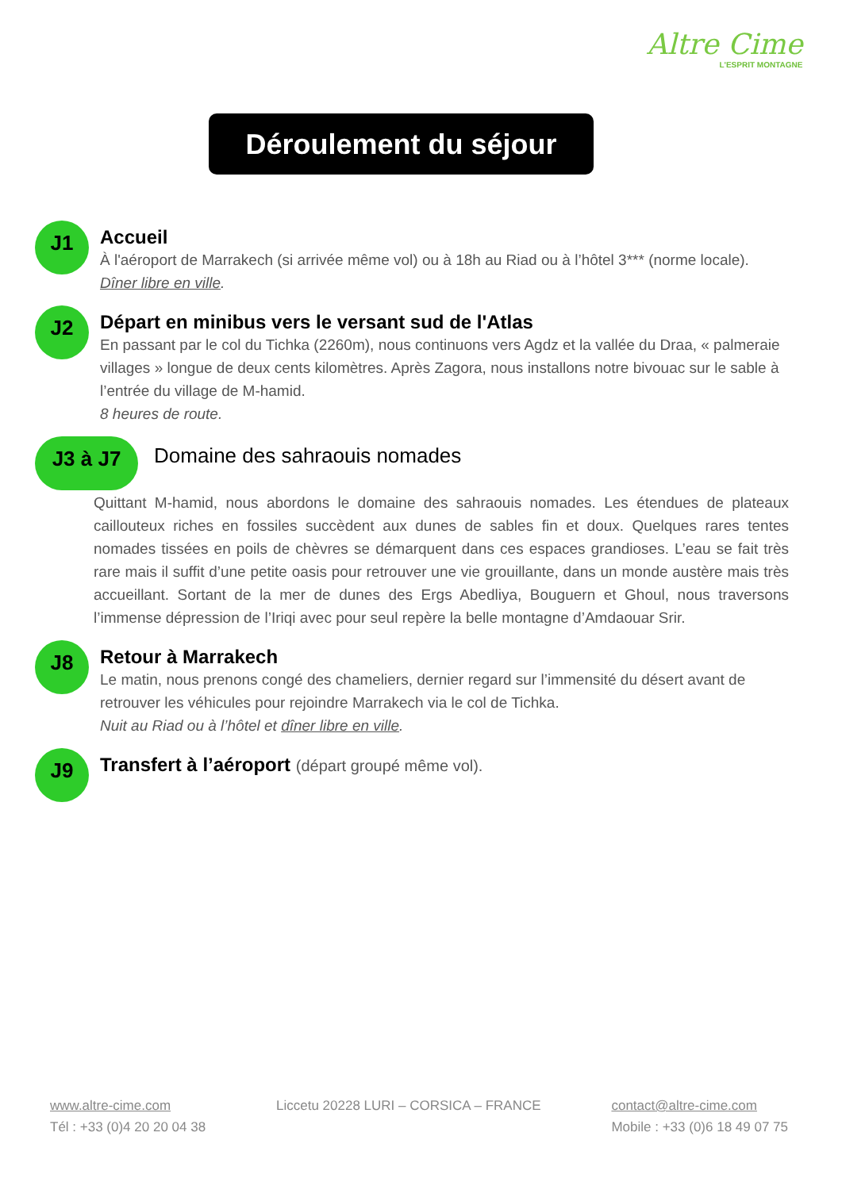Altre Cime
L'ESPRIT MONTAGNE
Déroulement du séjour
J1
Accueil
À l'aéroport de Marrakech (si arrivée même vol) ou à 18h au Riad ou à l’hôtel 3*** (norme locale).
Dîner libre en ville.
J2
Départ en minibus vers le versant sud de l'Atlas
En passant par le col du Tichka (2260m), nous continuons vers Agdz et la vallée du Draa, « palmeraie villages » longue de deux cents kilomètres. Après Zagora, nous installons notre bivouac sur le sable à l’entrée du village de M-hamid.
8 heures de route.
J3 à J7
Domaine des sahraouis nomades
Quittant M-hamid, nous abordons le domaine des sahraouis nomades. Les étendues de plateaux caillouteux riches en fossiles succèdent aux dunes de sables fin et doux. Quelques rares tentes nomades tissées en poils de chèvres se démarquent dans ces espaces grandioses. L’eau se fait très rare mais il suffit d’une petite oasis pour retrouver une vie grouillante, dans un monde austère mais très accueillant. Sortant de la mer de dunes des Ergs Abedliya, Bouguern et Ghoul, nous traversons l’immense dépression de l’Iriqi avec pour seul repère la belle montagne d’Amdaouar Srir.
J8
Retour à Marrakech
Le matin, nous prenons congé des chameliers, dernier regard sur l’immensité du désert avant de retrouver les véhicules pour rejoindre Marrakech via le col de Tichka.
Nuit au Riad ou à l’hôtel et dîner libre en ville.
J9
Transfert à l’aéroport (départ groupé même vol).
www.altre-cime.com
Tél : +33 (0)4 20 20 04 38
Liccetu 20228 LURI – CORSICA – FRANCE
contact@altre-cime.com
Mobile : +33 (0)6 18 49 07 75